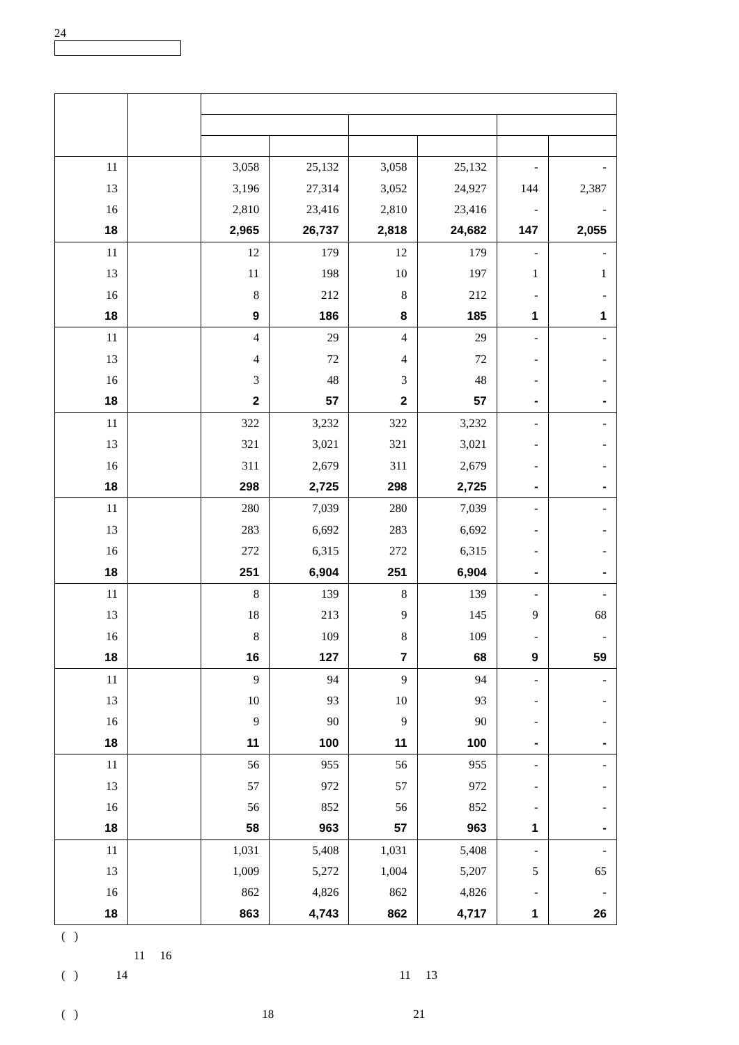24
| 11 | | 3,058 | 25,132 | 3,058 | 25,132 | - | - |
| 13 | | 3,196 | 27,314 | 3,052 | 24,927 | 144 | 2,387 |
| 16 | | 2,810 | 23,416 | 2,810 | 23,416 | - | - |
| 18 | | 2,965 | 26,737 | 2,818 | 24,682 | 147 | 2,055 |
| 11 | | 12 | 179 | 12 | 179 | - | - |
| 13 | | 11 | 198 | 10 | 197 | 1 | 1 |
| 16 | | 8 | 212 | 8 | 212 | - | - |
| 18 | | 9 | 186 | 8 | 185 | 1 | 1 |
| 11 | | 4 | 29 | 4 | 29 | - | - |
| 13 | | 4 | 72 | 4 | 72 | - | - |
| 16 | | 3 | 48 | 3 | 48 | - | - |
| 18 | | 2 | 57 | 2 | 57 | - | - |
| 11 | | 322 | 3,232 | 322 | 3,232 | - | - |
| 13 | | 321 | 3,021 | 321 | 3,021 | - | - |
| 16 | | 311 | 2,679 | 311 | 2,679 | - | - |
| 18 | | 298 | 2,725 | 298 | 2,725 | - | - |
| 11 | | 280 | 7,039 | 280 | 7,039 | - | - |
| 13 | | 283 | 6,692 | 283 | 6,692 | - | - |
| 16 | | 272 | 6,315 | 272 | 6,315 | - | - |
| 18 | | 251 | 6,904 | 251 | 6,904 | - | - |
| 11 | | 8 | 139 | 8 | 139 | - | - |
| 13 | | 18 | 213 | 9 | 145 | 9 | 68 |
| 16 | | 8 | 109 | 8 | 109 | - | - |
| 18 | | 16 | 127 | 7 | 68 | 9 | 59 |
| 11 | | 9 | 94 | 9 | 94 | - | - |
| 13 | | 10 | 93 | 10 | 93 | - | - |
| 16 | | 9 | 90 | 9 | 90 | - | - |
| 18 | | 11 | 100 | 11 | 100 | - | - |
| 11 | | 56 | 955 | 56 | 955 | - | - |
| 13 | | 57 | 972 | 57 | 972 | - | - |
| 16 | | 56 | 852 | 56 | 852 | - | - |
| 18 | | 58 | 963 | 57 | 963 | 1 | - |
| 11 | | 1,031 | 5,408 | 1,031 | 5,408 | - | - |
| 13 | | 1,009 | 5,272 | 1,004 | 5,207 | 5 | 65 |
| 16 | | 862 | 4,826 | 862 | 4,826 | - | - |
| 18 | | 863 | 4,743 | 862 | 4,717 | 1 | 26 |
( )
11 16
( ) 14 11 13
( ) 18 21